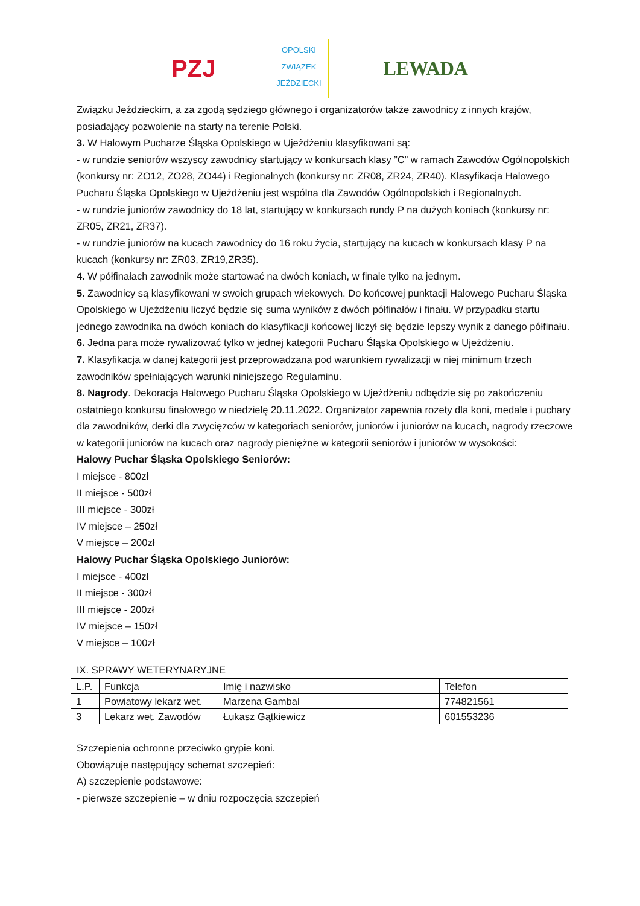PZJ
OPOLSKI ZWIĄZEK JEŹDZIECKI
LEWADA
Związku Jeździeckim, a za zgodą sędziego głównego i organizatorów także zawodnicy z innych krajów, posiadający pozwolenie na starty na terenie Polski.
3. W Halowym Pucharze Śląska Opolskiego w Ujeżdżeniu klasyfikowani są:
- w rundzie seniorów wszyscy zawodnicy startujący w konkursach klasy ”C” w ramach Zawodów Ogólnopolskich (konkursy nr: ZO12, ZO28, ZO44) i Regionalnych (konkursy nr: ZR08, ZR24, ZR40). Klasyfikacja Halowego Pucharu Śląska Opolskiego w Ujeżdżeniu jest wspólna dla Zawodów Ogólnopolskich i Regionalnych.
- w rundzie juniorów zawodnicy do 18 lat, startujący w konkursach rundy P na dużych koniach (konkursy nr: ZR05, ZR21, ZR37).
- w rundzie juniorów na kucach zawodnicy do 16 roku życia, startujący na kucach w konkursach klasy P na kucach (konkursy nr: ZR03, ZR19,ZR35).
4. W półfinałach zawodnik może startować na dwóch koniach, w finale tylko na jednym.
5. Zawodnicy są klasyfikowani w swoich grupach wiekowych. Do końcowej punktacji Halowego Pucharu Śląska Opolskiego w Ujeżdżeniu liczyć będzie się suma wyników z dwóch półfinałów i finału. W przypadku startu jednego zawodnika na dwóch koniach do klasyfikacji końcowej liczył się będzie lepszy wynik z danego półfinału.
6. Jedna para może rywalizować tylko w jednej kategorii Pucharu Śląska Opolskiego w Ujeżdżeniu.
7. Klasyfikacja w danej kategorii jest przeprowadzana pod warunkiem rywalizacji w niej minimum trzech zawodników spełniających warunki niniejszego Regulaminu.
8. Nagrody. Dekoracja Halowego Pucharu Śląska Opolskiego w Ujeżdżeniu odbędzie się po zakończeniu ostatniego konkursu finałowego w niedzielę 20.11.2022. Organizator zapewnia rozety dla koni, medale i puchary dla zawodników, derki dla zwycięzców w kategoriach seniorów, juniorów i juniorów na kucach, nagrody rzeczowe w kategorii juniorów na kucach oraz nagrody pieniężne w kategorii seniorów i juniorów w wysokości:
Halowy Puchar Śląska Opolskiego Seniorów:
I miejsce - 800zł
II miejsce - 500zł
III miejsce - 300zł
IV miejsce – 250zł
V miejsce – 200zł
Halowy Puchar Śląska Opolskiego Juniorów:
I miejsce - 400zł
II miejsce - 300zł
III miejsce - 200zł
IV miejsce – 150zł
V miejsce – 100zł
IX. SPRAWY WETERYNARYJNE
| L.P. | Funkcja | Imię i nazwisko | Telefon |
| 1 | Powiatowy lekarz wet. | Marzena Gambal | 774821561 |
| 3 | Lekarz wet. Zawodów | Łukasz Gątkiewicz | 601553236 |
Szczepienia ochronne przeciwko grypie koni.
Obowiązuje następujący schemat szczepień:
A) szczepienie podstawowe:
- pierwsze szczepienie – w dniu rozpoczęcia szczepień